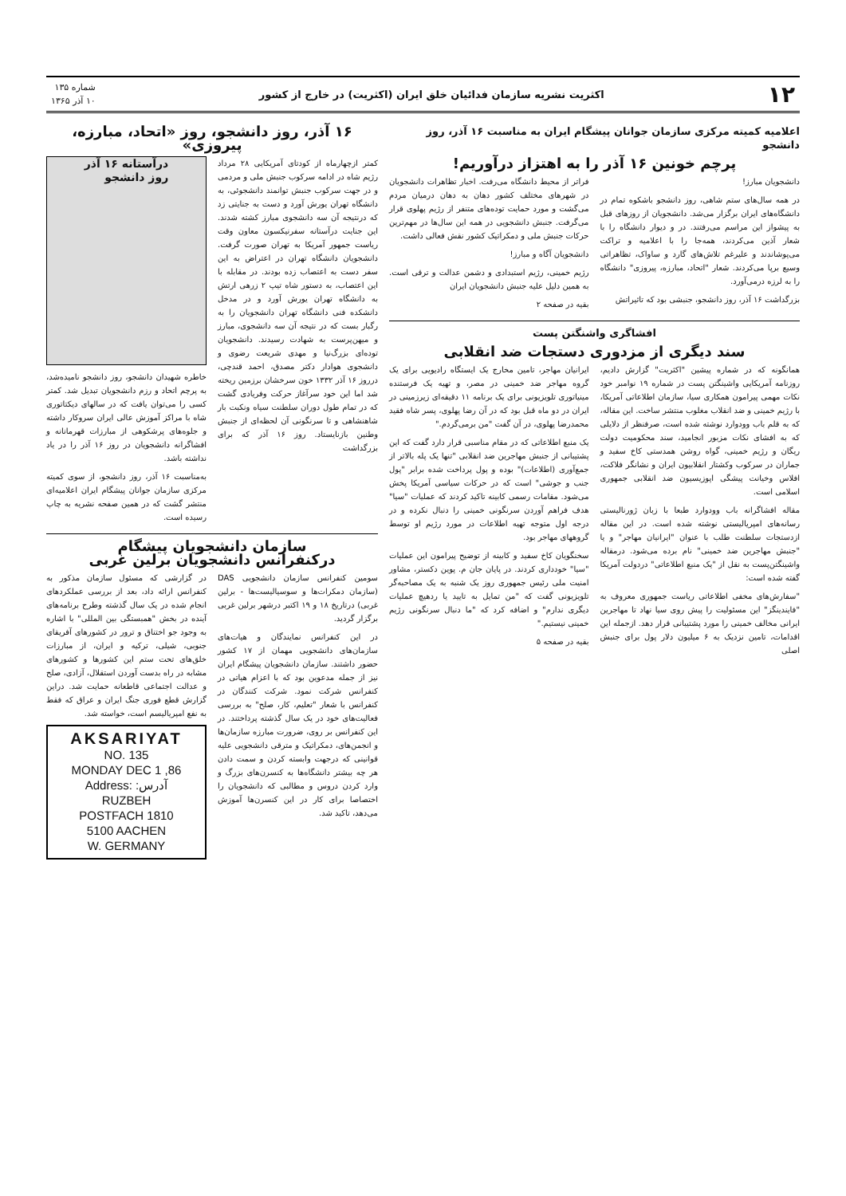۱۲ اکثریت نشریه سازمان فدائیان خلق ایران (اکثریت) در خارج از کشور شماره ۱۳۵
۱۰ آذر ۱۳۶۵
اعلامیه کمیته مرکزی سازمان جوانان پیشگام ایران به مناسبت ۱۶ آذر، روز دانشجو
پرچم خونین ۱۶ آذر را به اهتزاز درآوریم!
دانشجویان مبارز!
در همه سال‌های ستم شاهی، روز دانشجو باشکوه تمام در دانشگاه‌های ایران برگزار می‌شد. دانشجویان از روزهای قبل به پیشواز این مراسم می‌رفتند. در و دیوار دانشگاه را با شعار آذین می‌کردند، همه‌جا را با اعلامیه و تراکت می‌پوشاندند و علیرغم تلاش‌های گارد و ساواک، تظاهراتی وسیع برپا می‌کردند. شعار "اتحاد، مبارزه، پیروزی" دانشگاه را به لرزه درمی‌آورد.
بزرگداشت ۱۶ آذر، روز دانشجو، جنبشی بود که تاثیراتش
فراتر از محیط دانشگاه می‌رفت. اخبار تظاهرات دانشجویان در شهرهای مختلف کشور دهان به دهان درمیان مردم می‌گشت و مورد حمایت توده‌های متنفر از رژیم پهلوی قرار می‌گرفت. جنبش دانشجویی در همه این سال‌ها در مهم‌ترین حرکات جنبش ملی و دمکراتیک کشور نقش فعالی داشت.
دانشجویان آگاه و مبارز!
رژیم خمینی، رژیم استبدادی و دشمن عدالت و ترقی است. به همین دلیل علیه جنبش دانشجویان ایران
بقیه در صفحه ۲
افشاگری واشنگتن پست
سند دیگری از مزدوری دستجات ضد انقلابی
همانگونه که در شماره پیشین "اکثریت" گزارش دادیم، روزنامه آمریکایی واشینگتن پست در شماره ۱۹ نوامبر خود نکات مهمی پیرامون همکاری سیا، سازمان اطلاعاتی آمریکا، با رژیم خمینی و ضد انقلاب مغلوب منتشر ساخت. این مقاله، که به قلم باب وودوارد نوشته شده است، صرفنظر از دلایلی که به افشای نکات مزبور انجامید، سند محکومیت دولت ریگان و رژیم خمینی، گواه روشن همدستی کاخ سفید و جماران در سرکوب وکشتار انقلابیون ایران و نشانگر فلاکت، افلاس وخیانت پیشگی اپوزیسیون ضد انقلابی جمهوری اسلامی است.
مقاله افشاگرانه باب وودوارد طبعا با زبان ژورنالیستی رسانه‌های امپریالیستی نوشته شده است. در این مقاله ازدستجات سلطنت طلب با عنوان "ایرانیان مهاجر" و یا "جنبش مهاجرین ضد خمینی" نام برده می‌شود. درمقاله واشینگتن‌پست به نقل از "یک منبع اطلاعاتی" دردولت آمریکا گفته شده است:
"سفارش‌های مخفی اطلاعاتی ریاست جمهوری معروف به "فایندینگز" این مسئولیت را پیش روی سیا نهاد تا مهاجرین ایرانی مخالف خمینی را مورد پشتیبانی قرار دهد. ازجمله این اقدامات، تامین نزدیک به ۶ میلیون دلار پول برای جنبش اصلی
ایرانیان مهاجر، تامین مخارج یک ایستگاه رادیویی برای یک گروه مهاجر ضد خمینی در مصر، و تهیه یک فرستنده مینیاتوری تلویزیونی برای یک برنامه ۱۱ دقیقه‌ای زیرزمینی در ایران در دو ماه قبل بود که در آن رضا پهلوی، پسر شاه فقید محمدرضا پهلوی، در آن گفت "من برمی‌گردم."
یک منبع اطلاعاتی که در مقام مناسبی قرار دارد گفت که این پشتیبانی از جنبش مهاجرین ضد انقلابی "تنها یک پله بالاتر از جمع‌آوری (اطلاعات)" بوده و پول پرداخت شده برابر "پول جنب و جوشی" است که در حرکات سیاسی آمریکا پخش می‌شود. مقامات رسمی کابینه تاکید کردند که عملیات "سیا" هدف فراهم آوردن سرنگونی خمینی را دنبال نکرده و در درجه اول متوجه تهیه اطلاعات در مورد رژیم او توسط گروههای مهاجر بود.
سخنگویان کاخ سفید و کابینه از توضیح پیرامون این عملیات "سیا" خودداری کردند. در پایان جان م. پوین دکستر، مشاور امنیت ملی رئیس جمهوری روز یک شنبه به یک مصاحبه‌گر تلویزیونی گفت که "من تمایل به تایید یا ردهیچ عملیات دیگری ندارم" و اضافه کرد که "ما دنبال سرنگونی رژیم خمینی نیستیم."
بقیه در صفحه ۵
۱۶ آذر، روز دانشجو، روز «اتحاد، مبارزه، پیروزی»
کمتر ازچهارماه از کودتای آمریکایی ۲۸ مرداد رژیم شاه در ادامه سرکوب جنبش ملی و مردمی و در جهت سرکوب جنبش توانمند دانشجوئی، به دانشگاه تهران یورش آورد و دست به جنایتی زد که درنتیجه آن سه دانشجوی مبارز کشته شدند. این جنایت درآستانه سفرنیکسون معاون وقت ریاست جمهور آمریکا به تهران صورت گرفت. دانشجویان دانشگاه تهران در اعتراض به این سفر دست به اعتصاب زده بودند. در مقابله با این اعتصاب، به دستور شاه تیپ ۲ زرهی ارتش به دانشگاه تهران یورش آورد و در مدخل دانشکده فنی دانشگاه تهران دانشجویان را به رگبار بست که در نتیجه آن سه دانشجوی، مبارز و میهن‌پرست به شهادت رسیدند. دانشجویان توده‌ای بزرگ‌نیا و مهدی شریعت رضوی و دانشجوی هوادار دکتر مصدق، احمد قندچی، درروز ۱۶ آذر ۱۳۳۲ خون سرخشان برزمین ریخته شد اما این خود سرآغاز حرکت وفریادی گشت که در تمام طول دوران سلطنت سیاه ونکبت بار شاهنشاهی و تا سرنگونی آن لحظه‌ای از جنبش وطنین بازنایستاد. روز ۱۶ آذر که برای بزرگداشت
درآستانه ۱۶ آذر
روز دانشجو
خاطره شهیدان دانشجو، روز دانشجو نامیده‌شد، به پرچم اتحاد و رزم دانشجویان تبدیل شد. کمتر کسی را می‌توان یافت که در سالهای دیکتاتوری شاه با مراکز آموزش عالی ایران سروکار داشته و جلوه‌های پرشکوهی از مبارزات قهرمانانه و افشاگرانه دانشجویان در روز ۱۶ آذر را در یاد نداشته باشد.
به‌مناسبت ۱۶ آذر، روز دانشجو، از سوی کمیته مرکزی سازمان جوانان پیشگام ایران اعلامیه‌ای منتشر گشت که در همین صفحه نشریه به چاپ رسیده است.
سازمان دانشجویان پیشگام
درکنفرانس دانشجویان برلین غربی
سومین کنفرانس سازمان دانشجویی DAS (سازمان دمکرات‌ها و سوسیالیست‌ها - برلین غربی) درتاریخ ۱۸ و ۱۹ اکتبر درشهر برلین غربی برگزار گردید.
در این کنفرانس نمایندگان و هیات‌های سازمان‌های دانشجویی مهمان از ۱۷ کشور حضور داشتند. سازمان دانشجویان پیشگام ایران نیز از جمله مدعوین بود که با اعزام هیاتی در کنفرانس شرکت نمود. شرکت کنندگان در کنفرانس با شعار "تعلیم، کار، صلح" به بررسی فعالیت‌های خود در یک سال گذشته پرداختند. در این کنفرانس بر روی، ضرورت مبارزه سازمان‌ها و انجمن‌های، دمکراتیک و مترقی دانشجویی علیه قوانینی که درجهت وابسته کردن و سمت دادن هر چه بیشتر دانشگاه‌ها به کنسرن‌های بزرگ و وارد کردن دروس و مطالبی که دانشجویان را اختصاصا برای کار در این کنسرن‌ها آموزش می‌دهد، تاکید شد.
در گزارشی که مسئول سازمان مذکور به کنفرانس ارائه داد، بعد از بررسی عملکردهای انجام شده در یک سال گذشته وطرح برنامه‌های آینده در بخش "همبستگی بین المللی" با اشاره به وجود جو اختناق و ترور در کشورهای آفریقای جنوبی، شیلی، ترکیه و ایران، از مبارزات خلق‌های تحت ستم این کشورها و کشورهای مشابه در راه بدست آوردن استقلال، آزادی، صلح و عدالت اجتماعی قاطعانه حمایت شد. دراین گزارش قطع فوری جنگ ایران و عراق که فقط به نفع امپریالیسم است، خواسته شد.
AKSARIYAT
NO. 135
MONDAY DEC 1 ,86
Address: آدرس:
RUZBEH
POSTFACH 1810
5100 AACHEN
W. GERMANY